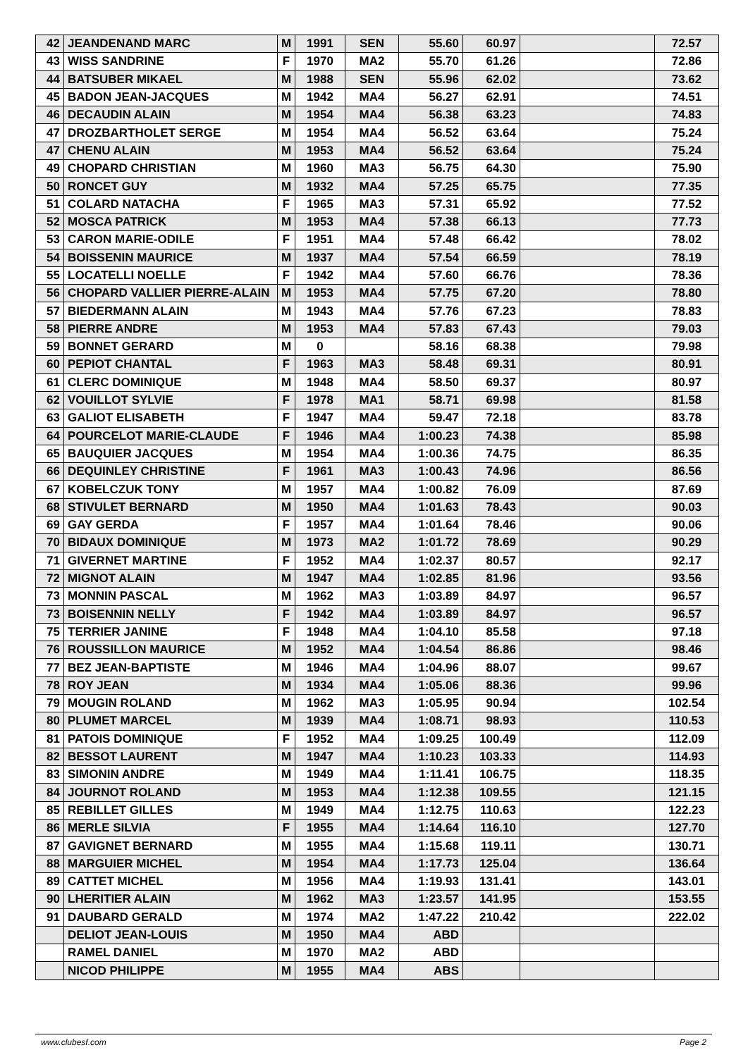| 42 | JEANDENAND MARC | M | 1991 | SEN | 55.60 | 60.97 | | 72.57 |
| 43 | WISS SANDRINE | F | 1970 | MA2 | 55.70 | 61.26 | | 72.86 |
| 44 | BATSUBER MIKAEL | M | 1988 | SEN | 55.96 | 62.02 | | 73.62 |
| 45 | BADON JEAN-JACQUES | M | 1942 | MA4 | 56.27 | 62.91 | | 74.51 |
| 46 | DECAUDIN ALAIN | M | 1954 | MA4 | 56.38 | 63.23 | | 74.83 |
| 47 | DROZBARTHOLET SERGE | M | 1954 | MA4 | 56.52 | 63.64 | | 75.24 |
| 47 | CHENU ALAIN | M | 1953 | MA4 | 56.52 | 63.64 | | 75.24 |
| 49 | CHOPARD CHRISTIAN | M | 1960 | MA3 | 56.75 | 64.30 | | 75.90 |
| 50 | RONCET GUY | M | 1932 | MA4 | 57.25 | 65.75 | | 77.35 |
| 51 | COLARD NATACHA | F | 1965 | MA3 | 57.31 | 65.92 | | 77.52 |
| 52 | MOSCA PATRICK | M | 1953 | MA4 | 57.38 | 66.13 | | 77.73 |
| 53 | CARON MARIE-ODILE | F | 1951 | MA4 | 57.48 | 66.42 | | 78.02 |
| 54 | BOISSENIN MAURICE | M | 1937 | MA4 | 57.54 | 66.59 | | 78.19 |
| 55 | LOCATELLI NOELLE | F | 1942 | MA4 | 57.60 | 66.76 | | 78.36 |
| 56 | CHOPARD VALLIER PIERRE-ALAIN | M | 1953 | MA4 | 57.75 | 67.20 | | 78.80 |
| 57 | BIEDERMANN ALAIN | M | 1943 | MA4 | 57.76 | 67.23 | | 78.83 |
| 58 | PIERRE ANDRE | M | 1953 | MA4 | 57.83 | 67.43 | | 79.03 |
| 59 | BONNET GERARD | M | 0 | | 58.16 | 68.38 | | 79.98 |
| 60 | PEPIOT CHANTAL | F | 1963 | MA3 | 58.48 | 69.31 | | 80.91 |
| 61 | CLERC DOMINIQUE | M | 1948 | MA4 | 58.50 | 69.37 | | 80.97 |
| 62 | VOUILLOT SYLVIE | F | 1978 | MA1 | 58.71 | 69.98 | | 81.58 |
| 63 | GALIOT ELISABETH | F | 1947 | MA4 | 59.47 | 72.18 | | 83.78 |
| 64 | POURCELOT MARIE-CLAUDE | F | 1946 | MA4 | 1:00.23 | 74.38 | | 85.98 |
| 65 | BAUQUIER JACQUES | M | 1954 | MA4 | 1:00.36 | 74.75 | | 86.35 |
| 66 | DEQUINLEY CHRISTINE | F | 1961 | MA3 | 1:00.43 | 74.96 | | 86.56 |
| 67 | KOBELCZUK TONY | M | 1957 | MA4 | 1:00.82 | 76.09 | | 87.69 |
| 68 | STIVULET BERNARD | M | 1950 | MA4 | 1:01.63 | 78.43 | | 90.03 |
| 69 | GAY GERDA | F | 1957 | MA4 | 1:01.64 | 78.46 | | 90.06 |
| 70 | BIDAUX DOMINIQUE | M | 1973 | MA2 | 1:01.72 | 78.69 | | 90.29 |
| 71 | GIVERNET MARTINE | F | 1952 | MA4 | 1:02.37 | 80.57 | | 92.17 |
| 72 | MIGNOT ALAIN | M | 1947 | MA4 | 1:02.85 | 81.96 | | 93.56 |
| 73 | MONNIN PASCAL | M | 1962 | MA3 | 1:03.89 | 84.97 | | 96.57 |
| 73 | BOISENNIN NELLY | F | 1942 | MA4 | 1:03.89 | 84.97 | | 96.57 |
| 75 | TERRIER JANINE | F | 1948 | MA4 | 1:04.10 | 85.58 | | 97.18 |
| 76 | ROUSSILLON MAURICE | M | 1952 | MA4 | 1:04.54 | 86.86 | | 98.46 |
| 77 | BEZ JEAN-BAPTISTE | M | 1946 | MA4 | 1:04.96 | 88.07 | | 99.67 |
| 78 | ROY JEAN | M | 1934 | MA4 | 1:05.06 | 88.36 | | 99.96 |
| 79 | MOUGIN ROLAND | M | 1962 | MA3 | 1:05.95 | 90.94 | | 102.54 |
| 80 | PLUMET MARCEL | M | 1939 | MA4 | 1:08.71 | 98.93 | | 110.53 |
| 81 | PATOIS DOMINIQUE | F | 1952 | MA4 | 1:09.25 | 100.49 | | 112.09 |
| 82 | BESSOT LAURENT | M | 1947 | MA4 | 1:10.23 | 103.33 | | 114.93 |
| 83 | SIMONIN ANDRE | M | 1949 | MA4 | 1:11.41 | 106.75 | | 118.35 |
| 84 | JOURNOT ROLAND | M | 1953 | MA4 | 1:12.38 | 109.55 | | 121.15 |
| 85 | REBILLET GILLES | M | 1949 | MA4 | 1:12.75 | 110.63 | | 122.23 |
| 86 | MERLE SILVIA | F | 1955 | MA4 | 1:14.64 | 116.10 | | 127.70 |
| 87 | GAVIGNET BERNARD | M | 1955 | MA4 | 1:15.68 | 119.11 | | 130.71 |
| 88 | MARGUIER MICHEL | M | 1954 | MA4 | 1:17.73 | 125.04 | | 136.64 |
| 89 | CATTET MICHEL | M | 1956 | MA4 | 1:19.93 | 131.41 | | 143.01 |
| 90 | LHERITIER ALAIN | M | 1962 | MA3 | 1:23.57 | 141.95 | | 153.55 |
| 91 | DAUBARD GERALD | M | 1974 | MA2 | 1:47.22 | 210.42 | | 222.02 |
| | DELIOT JEAN-LOUIS | M | 1950 | MA4 | ABD | | | |
| | RAMEL DANIEL | M | 1970 | MA2 | ABD | | | |
| | NICOD PHILIPPE | M | 1955 | MA4 | ABS | | | |
www.clubesf.com Page 2